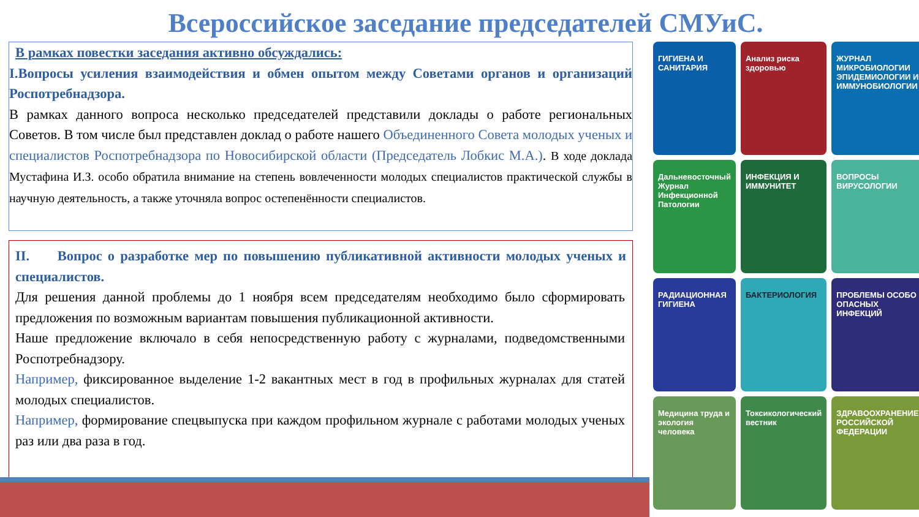Всероссийское заседание председателей СМУиС.
В рамках повестки заседания активно обсуждались:
I.Вопросы усиления взаимодействия и обмен опытом между Советами органов и организаций Роспотребнадзора.
В рамках данного вопроса несколько председателей представили доклады о работе региональных Советов. В том числе был представлен доклад о работе нашего Объединенного Совета молодых ученых и специалистов Роспотребнадзора по Новосибирской области (Председатель Лобкис М.А.). В ходе доклада Мустафина И.З. особо обратила внимание на степень вовлеченности молодых специалистов практической службы в научную деятельность, а также уточняла вопрос остепенённости специалистов.
II. Вопрос о разработке мер по повышению публикативной активности молодых ученых и специалистов.
Для решения данной проблемы до 1 ноября всем председателям необходимо было сформировать предложения по возможным вариантам повышения публикационной активности.
Наше предложение включало в себя непосредственную работу с журналами, подведомственными Роспотребнадзору.
Например, фиксированное выделение 1-2 вакантных мест в год в профильных журналах для статей молодых специалистов.
Например, формирование спецвыпуска при каждом профильном журнале с работами молодых ученых раз или два раза в год.
ГИГИЕНА И САНИТАРИЯ
Анализ риска здоровью
ЖУРНАЛ МИКРОБИОЛОГИИ ЭПИДЕМИОЛОГИИ И ИММУНОБИОЛОГИИ
Дальневосточный Журнал Инфекционной Патологии
ИНФЕКЦИЯ И ИММУНИТЕТ
ВОПРОСЫ ВИРУСОЛОГИИ
РАДИАЦИОННАЯ ГИГИЕНА
БАКТЕРИОЛОГИЯ
ПРОБЛЕМЫ ОСОБО ОПАСНЫХ ИНФЕКЦИЙ
Медицина труда и экология человека
Токсикологический вестник
ЗДРАВООХРАНЕНИЕ РОССИЙСКОЙ ФЕДЕРАЦИИ